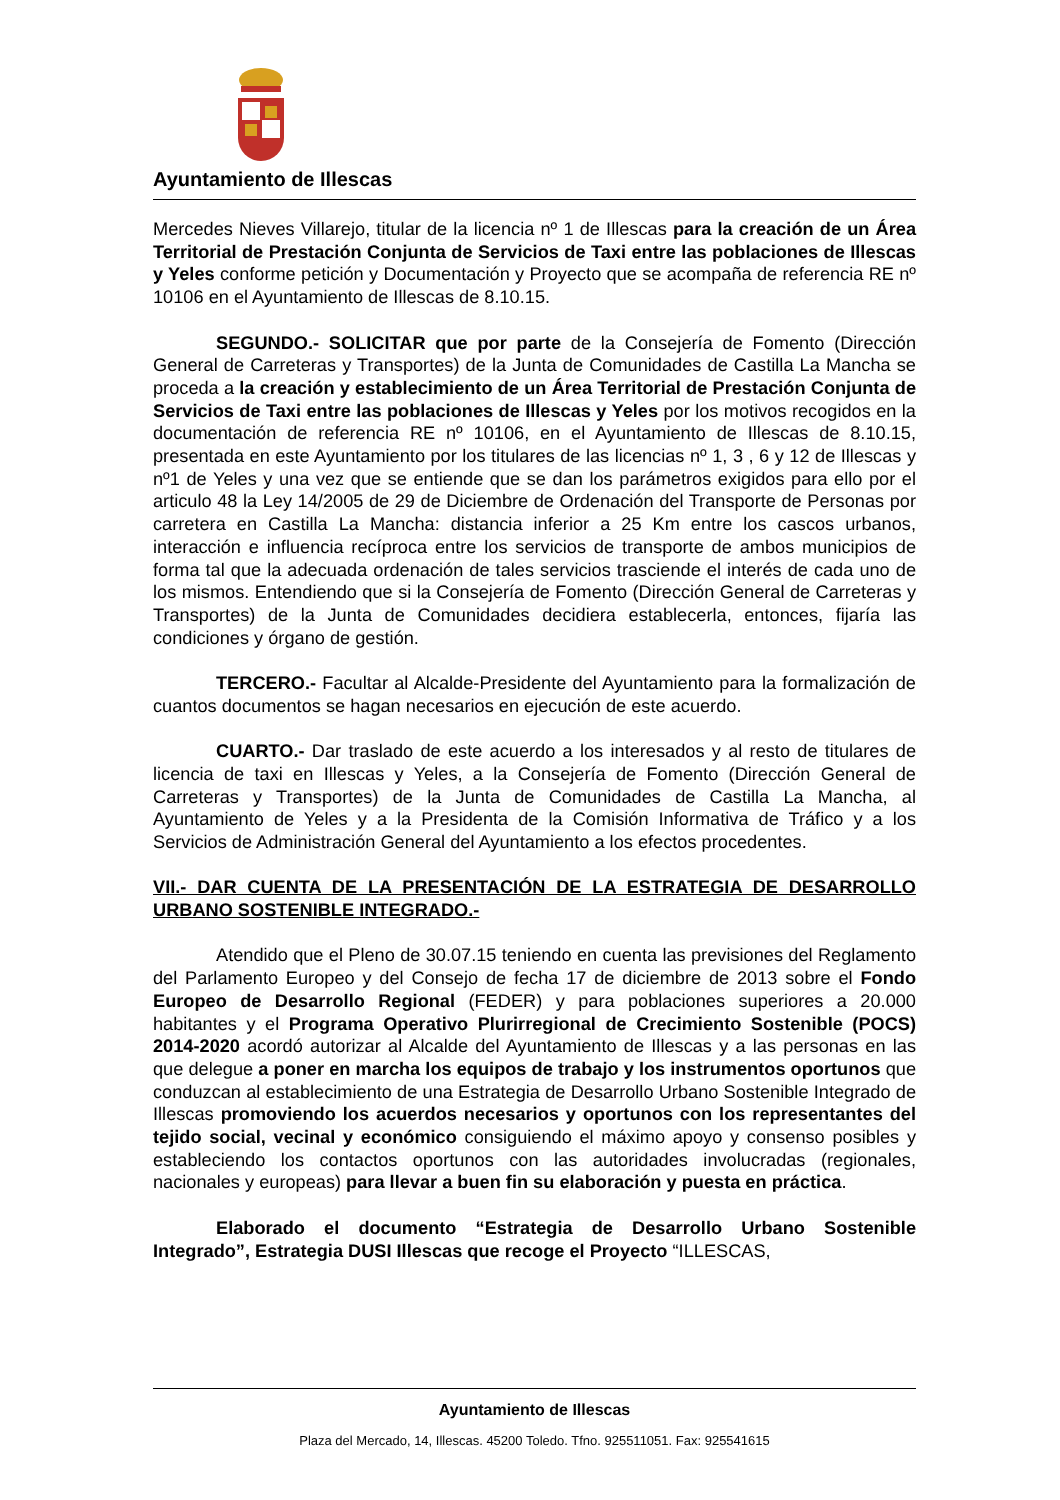Ayuntamiento de Illescas
Mercedes Nieves Villarejo, titular de la licencia nº 1 de Illescas para la creación de un Área Territorial de Prestación Conjunta de Servicios de Taxi entre las poblaciones de Illescas y Yeles conforme petición y Documentación y Proyecto que se acompaña de referencia RE nº 10106 en el Ayuntamiento de Illescas de 8.10.15.
SEGUNDO.- SOLICITAR que por parte de la Consejería de Fomento (Dirección General de Carreteras y Transportes) de la Junta de Comunidades de Castilla La Mancha se proceda a la creación y establecimiento de un Área Territorial de Prestación Conjunta de Servicios de Taxi entre las poblaciones de Illescas y Yeles por los motivos recogidos en la documentación de referencia RE nº 10106, en el Ayuntamiento de Illescas de 8.10.15, presentada en este Ayuntamiento por los titulares de las licencias nº 1, 3 , 6 y 12 de Illescas y nº1 de Yeles y una vez que se entiende que se dan los parámetros exigidos para ello por el articulo 48 la Ley 14/2005 de 29 de Diciembre de Ordenación del Transporte de Personas por carretera en Castilla La Mancha: distancia inferior a 25 Km entre los cascos urbanos, interacción e influencia recíproca entre los servicios de transporte de ambos municipios de forma tal que la adecuada ordenación de tales servicios trasciende el interés de cada uno de los mismos. Entendiendo que si la Consejería de Fomento (Dirección General de Carreteras y Transportes) de la Junta de Comunidades decidiera establecerla, entonces, fijaría las condiciones y órgano de gestión.
TERCERO.- Facultar al Alcalde-Presidente del Ayuntamiento para la formalización de cuantos documentos se hagan necesarios en ejecución de este acuerdo.
CUARTO.- Dar traslado de este acuerdo a los interesados y al resto de titulares de licencia de taxi en Illescas y Yeles, a la Consejería de Fomento (Dirección General de Carreteras y Transportes) de la Junta de Comunidades de Castilla La Mancha, al Ayuntamiento de Yeles y a la Presidenta de la Comisión Informativa de Tráfico y a los Servicios de Administración General del Ayuntamiento a los efectos procedentes.
VII.- DAR CUENTA DE LA PRESENTACIÓN DE LA ESTRATEGIA DE DESARROLLO URBANO SOSTENIBLE INTEGRADO.-
Atendido que el Pleno de 30.07.15 teniendo en cuenta las previsiones del Reglamento del Parlamento Europeo y del Consejo de fecha 17 de diciembre de 2013 sobre el Fondo Europeo de Desarrollo Regional (FEDER) y para poblaciones superiores a 20.000 habitantes y el Programa Operativo Plurirregional de Crecimiento Sostenible (POCS) 2014-2020 acordó autorizar al Alcalde del Ayuntamiento de Illescas y a las personas en las que delegue a poner en marcha los equipos de trabajo y los instrumentos oportunos que conduzcan al establecimiento de una Estrategia de Desarrollo Urbano Sostenible Integrado de Illescas promoviendo los acuerdos necesarios y oportunos con los representantes del tejido social, vecinal y económico consiguiendo el máximo apoyo y consenso posibles y estableciendo los contactos oportunos con las autoridades involucradas (regionales, nacionales y europeas) para llevar a buen fin su elaboración y puesta en práctica.
Elaborado el documento “Estrategia de Desarrollo Urbano Sostenible Integrado”, Estrategia DUSI Illescas que recoge el Proyecto “ILLESCAS,
Ayuntamiento de Illescas
Plaza del Mercado, 14, Illescas. 45200 Toledo. Tfno. 925511051. Fax: 925541615